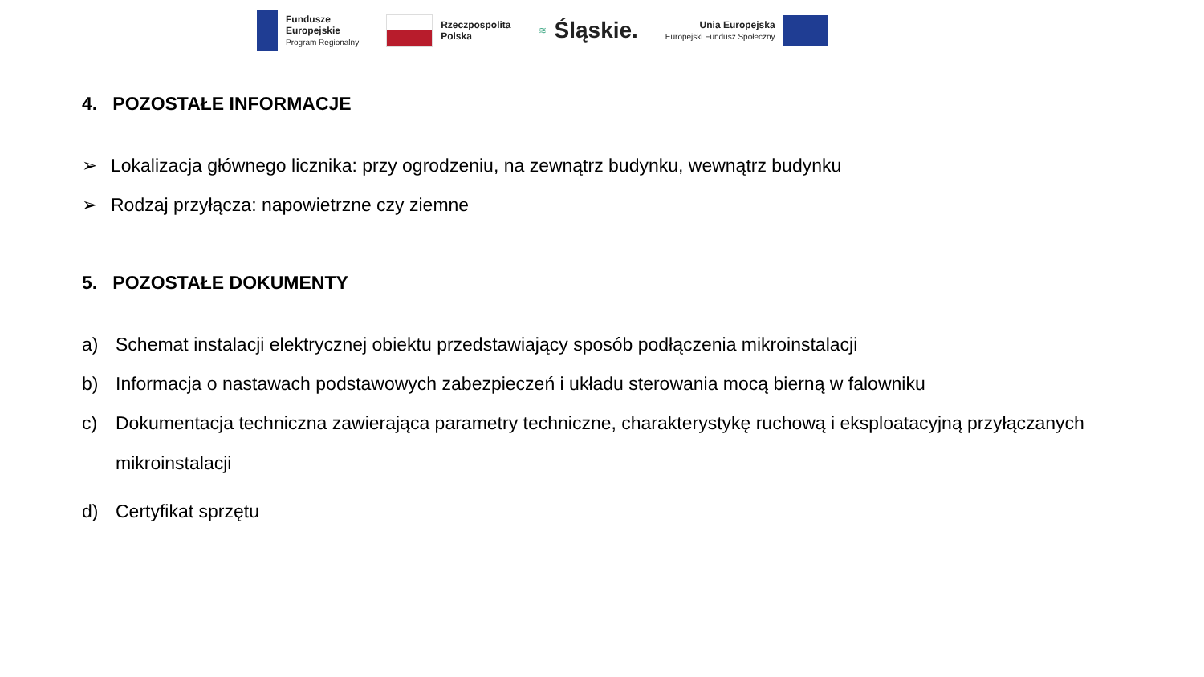Fundusze
Europejskie
Program Regionalny
Rzeczpospolita
Polska
≋ Śląskie.
Unia Europejska
Europejski Fundusz Społeczny
4. POZOSTAŁE INFORMACJE
➢ Lokalizacja głównego licznika: przy ogrodzeniu, na zewnątrz budynku, wewnątrz budynku
➢ Rodzaj przyłącza: napowietrzne czy ziemne
5. POZOSTAŁE DOKUMENTY
a) Schemat instalacji elektrycznej obiektu przedstawiający sposób podłączenia mikroinstalacji
b) Informacja o nastawach podstawowych zabezpieczeń i układu sterowania mocą bierną w falowniku
c) Dokumentacja techniczna zawierająca parametry techniczne, charakterystykę ruchową i eksploatacyjną przyłączanych mikroinstalacji
d) Certyfikat sprzętu